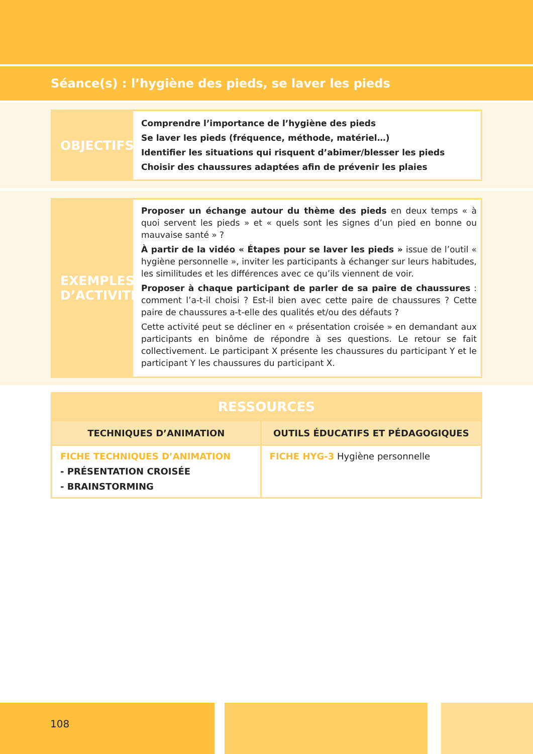Séance(s) : l’hygiène des pieds, se laver les pieds
OBJECTIFS
Comprendre l’importance de l’hygiène des pieds
Se laver les pieds (fréquence, méthode, matériel…)
Identifier les situations qui risquent d’abimer/blesser les pieds
Choisir des chaussures adaptées afin de prévenir les plaies
EXEMPLES D’ACTIVITÉ
Proposer un échange autour du thème des pieds en deux temps « à quoi servent les pieds » et « quels sont les signes d’un pied en bonne ou mauvaise santé » ?
À partir de la vidéo « Étapes pour se laver les pieds » issue de l’outil « hygiène personnelle », inviter les participants à échanger sur leurs habitudes, les similitudes et les différences avec ce qu’ils viennent de voir.
Proposer à chaque participant de parler de sa paire de chaussures : comment l’a-t-il choisi ? Est-il bien avec cette paire de chaussures ? Cette paire de chaussures a-t-elle des qualités et/ou des défauts ?
Cette activité peut se décliner en « présentation croisée » en demandant aux participants en binôme de répondre à ses questions. Le retour se fait collectivement. Le participant X présente les chaussures du participant Y et le participant Y les chaussures du participant X.
| RESSOURCES | |
| --- | --- |
| TECHNIQUES D’ANIMATION | OUTILS ÉDUCATIFS ET PÉDAGOGIQUES |
| FICHE TECHNIQUES D’ANIMATION - PRÉSENTATION CROISÉE - BRAINSTORMING | FICHE HYG-3 Hygiène personnelle |
108